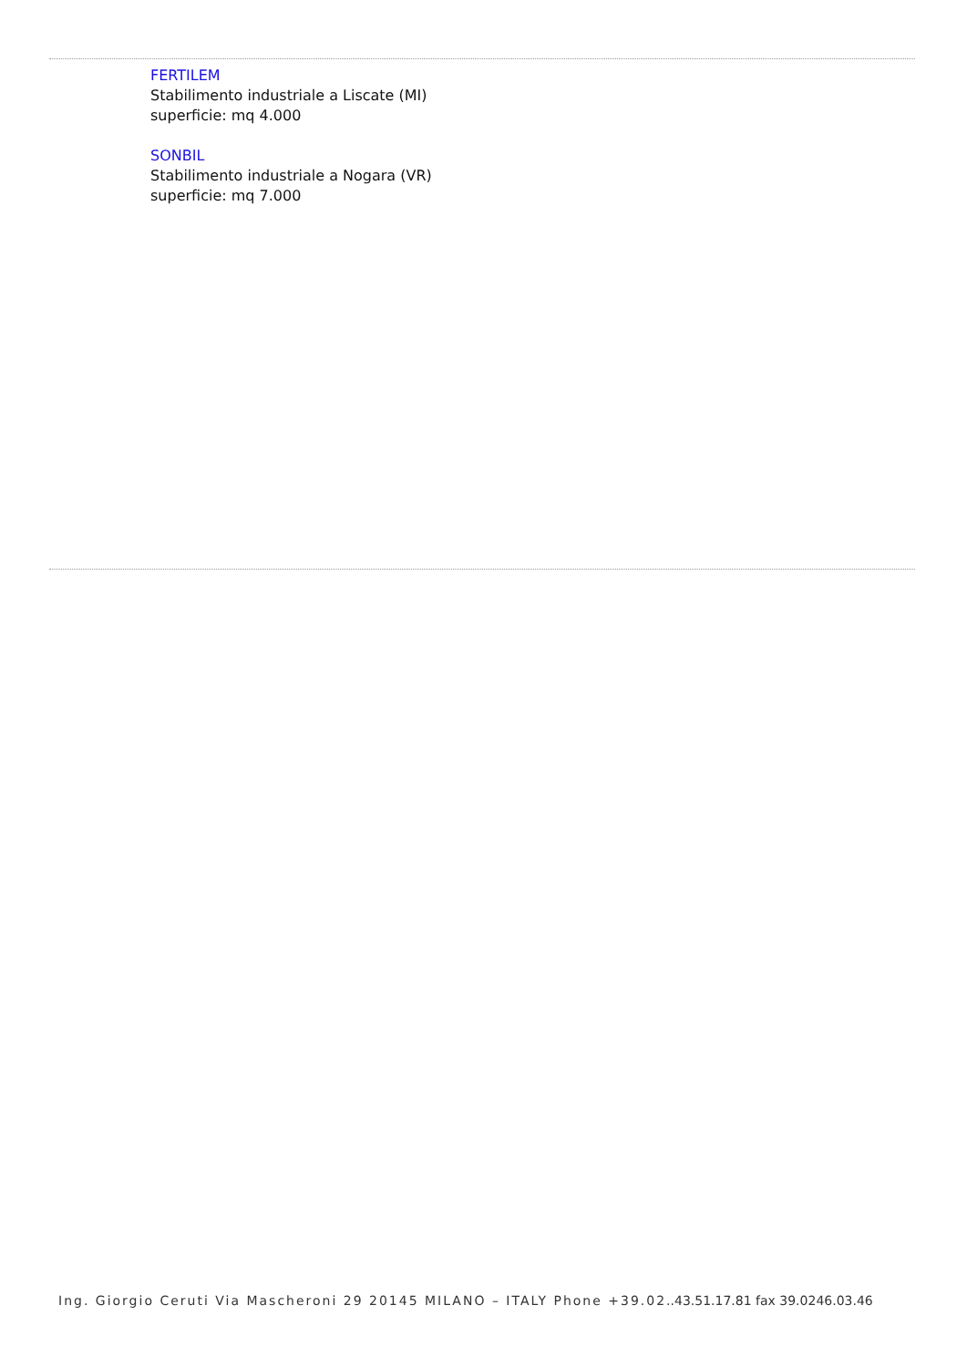FERTILEM
Stabilimento industriale a Liscate (MI)
superficie: mq 4.000
SONBIL
Stabilimento industriale a Nogara (VR)
superficie: mq 7.000
Ing. Giorgio Ceruti Via Mascheroni 29 20145 MILANO – ITALY Phone +39.02..43.51.17.81 fax 39.0246.03.46